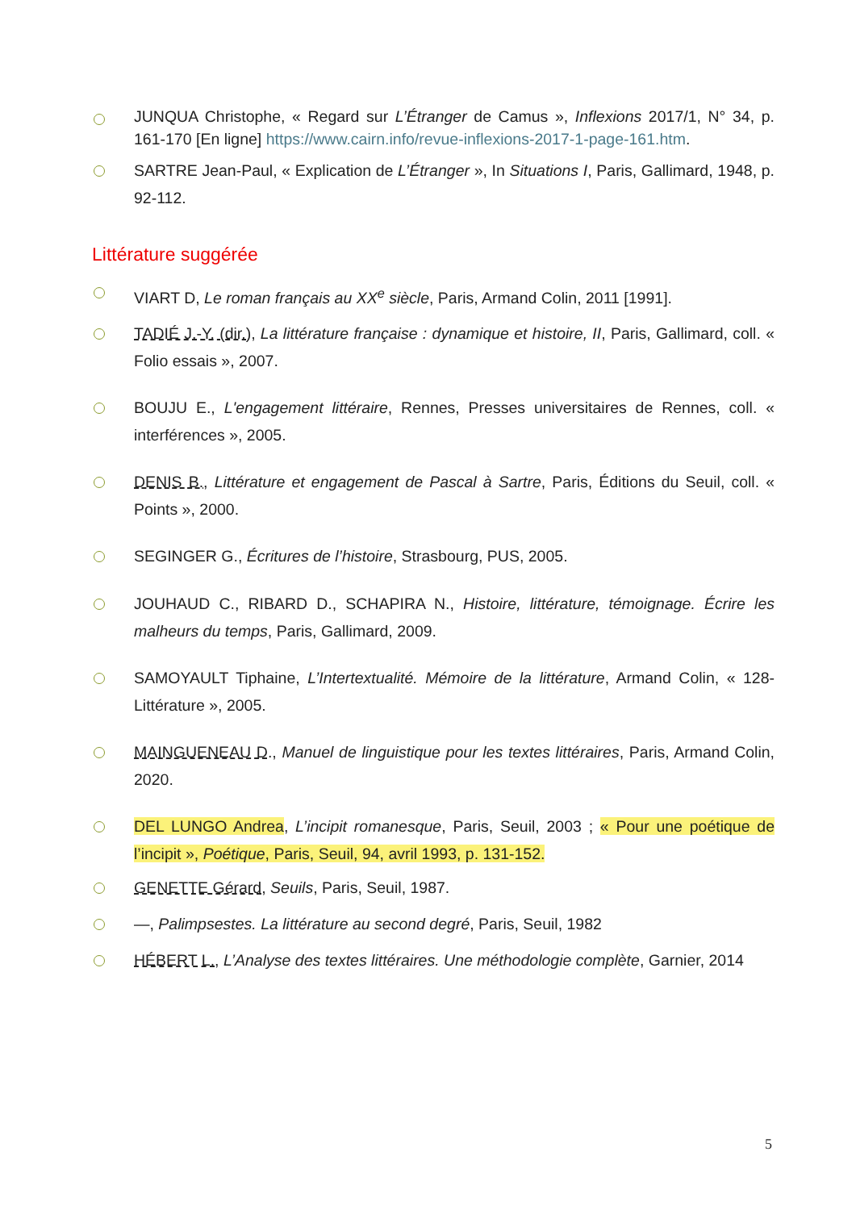JUNQUA Christophe, « Regard sur L’Étranger de Camus », Inflexions 2017/1, N° 34, p. 161-170 [En ligne] https://www.cairn.info/revue-inflexions-2017-1-page-161.htm.
SARTRE Jean-Paul, « Explication de L’Étranger », In Situations I, Paris, Gallimard, 1948, p. 92-112.
Littérature suggérée
VIART D, Le roman français au XX<sup>e</sup> siècle, Paris, Armand Colin, 2011 [1991].
TADIÉ J.-Y. (dir.), La littérature française : dynamique et histoire, II, Paris, Gallimard, coll. « Folio essais », 2007.
BOUJU E., L'engagement littéraire, Rennes, Presses universitaires de Rennes, coll. « interférences », 2005.
DENIS B., Littérature et engagement de Pascal à Sartre, Paris, Éditions du Seuil, coll. « Points », 2000.
SEGINGER G., Écritures de l’histoire, Strasbourg, PUS, 2005.
JOUHAUD C., RIBARD D., SCHAPIRA N., Histoire, littérature, témoignage. Écrire les malheurs du temps, Paris, Gallimard, 2009.
SAMOYAULT Tiphaine, L’Intertextualité. Mémoire de la littérature, Armand Colin, « 128-Littérature », 2005.
MAINGUENEAU D., Manuel de linguistique pour les textes littéraires, Paris, Armand Colin, 2020.
DEL LUNGO Andrea, L’incipit romanesque, Paris, Seuil, 2003 ; « Pour une poétique de l’incipit », Poétique, Paris, Seuil, 94, avril 1993, p. 131-152.
GENETTE Gérard, Seuils, Paris, Seuil, 1987.
—, Palimpsestes. La littérature au second degré, Paris, Seuil, 1982
HÉBERT L., L’Analyse des textes littéraires. Une méthodologie complète, Garnier, 2014
5